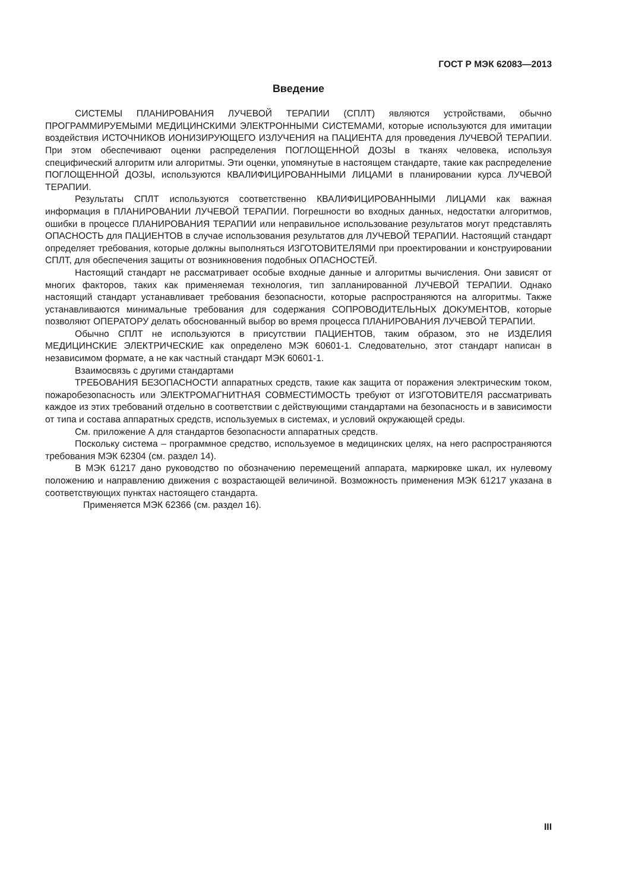ГОСТ Р МЭК 62083—2013
Введение
СИСТЕМЫ ПЛАНИРОВАНИЯ ЛУЧЕВОЙ ТЕРАПИИ (СПЛТ) являются устройствами, обычно ПРОГРАММИРУЕМЫМИ МЕДИЦИНСКИМИ ЭЛЕКТРОННЫМИ СИСТЕМАМИ, которые используются для имитации воздействия ИСТОЧНИКОВ ИОНИЗИРУЮЩЕГО ИЗЛУЧЕНИЯ на ПАЦИЕНТА для проведения ЛУЧЕВОЙ ТЕРАПИИ. При этом обеспечивают оценки распределения ПОГЛОЩЕННОЙ ДОЗЫ в тканях человека, используя специфический алгоритм или алгоритмы. Эти оценки, упомянутые в настоящем стандарте, такие как распределение ПОГЛОЩЕННОЙ ДОЗЫ, используются КВАЛИФИЦИРОВАННЫМИ ЛИЦАМИ в планировании курса ЛУЧЕВОЙ ТЕРАПИИ.
Результаты СПЛТ используются соответственно КВАЛИФИЦИРОВАННЫМИ ЛИЦАМИ как важная информация в ПЛАНИРОВАНИИ ЛУЧЕВОЙ ТЕРАПИИ. Погрешности во входных данных, недостатки алгоритмов, ошибки в процессе ПЛАНИРОВАНИЯ ТЕРАПИИ или неправильное использование результатов могут представлять ОПАСНОСТЬ для ПАЦИЕНТОВ в случае использования результатов для ЛУЧЕВОЙ ТЕРАПИИ. Настоящий стандарт определяет требования, которые должны выполняться ИЗГОТОВИТЕЛЯМИ при проектировании и конструировании СПЛТ, для обеспечения защиты от возникновения подобных ОПАСНОСТЕЙ.
Настоящий стандарт не рассматривает особые входные данные и алгоритмы вычисления. Они зависят от многих факторов, таких как применяемая технология, тип запланированной ЛУЧЕВОЙ ТЕРАПИИ. Однако настоящий стандарт устанавливает требования безопасности, которые распространяются на алгоритмы. Также устанавливаются минимальные требования для содержания СОПРОВОДИТЕЛЬНЫХ ДОКУМЕНТОВ, которые позволяют ОПЕРАТОРУ делать обоснованный выбор во время процесса ПЛАНИРОВАНИЯ ЛУЧЕВОЙ ТЕРАПИИ.
Обычно СПЛТ не используются в присутствии ПАЦИЕНТОВ, таким образом, это не ИЗДЕЛИЯ МЕДИЦИНСКИЕ ЭЛЕКТРИЧЕСКИЕ как определено МЭК 60601-1. Следовательно, этот стандарт написан в независимом формате, а не как частный стандарт МЭК 60601-1.
Взаимосвязь с другими стандартами
ТРЕБОВАНИЯ БЕЗОПАСНОСТИ аппаратных средств, такие как защита от поражения электрическим током, пожаробезопасность или ЭЛЕКТРОМАГНИТНАЯ СОВМЕСТИМОСТЬ требуют от ИЗГОТОВИТЕЛЯ рассматривать каждое из этих требований отдельно в соответствии с действующими стандартами на безопасность и в зависимости от типа и состава аппаратных средств, используемых в системах, и условий окружающей среды.
См. приложение А для стандартов безопасности аппаратных средств.
Поскольку система – программное средство, используемое в медицинских целях, на него распространяются требования МЭК 62304 (см. раздел 14).
В МЭК 61217 дано руководство по обозначению перемещений аппарата, маркировке шкал, их нулевому положению и направлению движения с возрастающей величиной. Возможность применения МЭК 61217 указана в соответствующих пунктах настоящего стандарта.
Применяется МЭК 62366 (см. раздел 16).
III